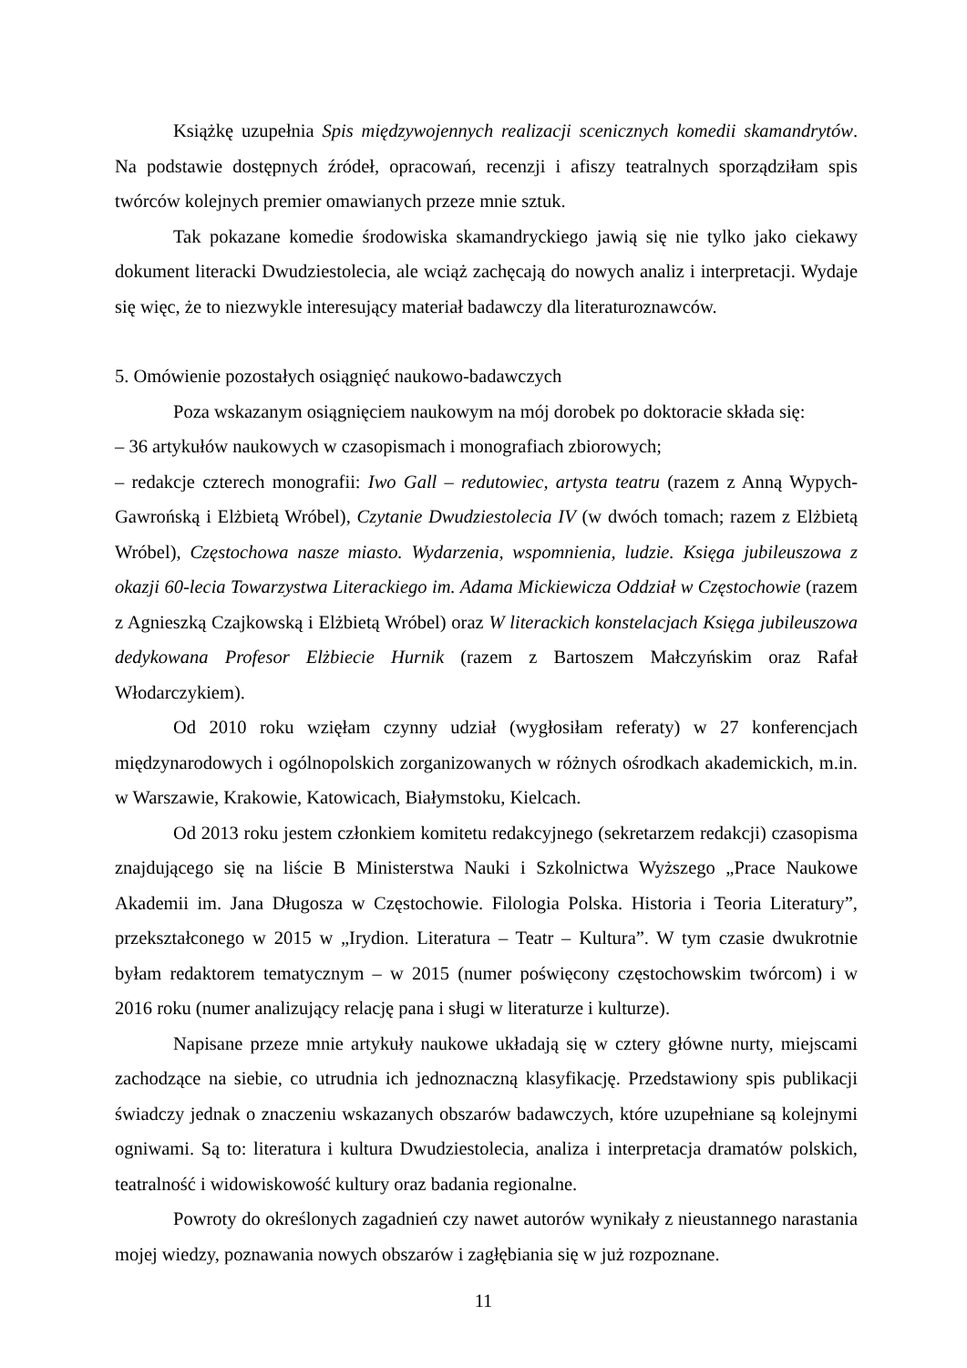Książkę uzupełnia Spis międzywojennych realizacji scenicznych komedii skamandrytów. Na podstawie dostępnych źródeł, opracowań, recenzji i afiszy teatralnych sporządziłam spis twórców kolejnych premier omawianych przeze mnie sztuk.
Tak pokazane komedie środowiska skamandryckiego jawią się nie tylko jako ciekawy dokument literacki Dwudziestolecia, ale wciąż zachęcają do nowych analiz i interpretacji. Wydaje się więc, że to niezwykle interesujący materiał badawczy dla literaturoznawców.
5. Omówienie pozostałych osiągnięć naukowo-badawczych
Poza wskazanym osiągnięciem naukowym na mój dorobek po doktoracie składa się:
– 36 artykułów naukowych w czasopismach i monografiach zbiorowych;
– redakcje czterech monografii: Iwo Gall – redutowiec, artysta teatru (razem z Anną Wypych-Gawrońską i Elżbietą Wróbel), Czytanie Dwudziestolecia IV (w dwóch tomach; razem z Elżbietą Wróbel), Częstochowa nasze miasto. Wydarzenia, wspomnienia, ludzie. Księga jubileuszowa z okazji 60-lecia Towarzystwa Literackiego im. Adama Mickiewicza Oddział w Częstochowie (razem z Agnieszką Czajkowską i Elżbietą Wróbel) oraz W literackich konstelacjach Księga jubileuszowa dedykowana Profesor Elżbiecie Hurnik (razem z Bartoszem Małczyńskim oraz Rafał Włodarczykiem).
Od 2010 roku wzięłam czynny udział (wygłosiłam referaty) w 27 konferencjach międzynarodowych i ogólnopolskich zorganizowanych w różnych ośrodkach akademickich, m.in. w Warszawie, Krakowie, Katowicach, Białymstoku, Kielcach.
Od 2013 roku jestem członkiem komitetu redakcyjnego (sekretarzem redakcji) czasopisma znajdującego się na liście B Ministerstwa Nauki i Szkolnictwa Wyższego „Prace Naukowe Akademii im. Jana Długosza w Częstochowie. Filologia Polska. Historia i Teoria Literatury”, przekształconego w 2015 w „Irydion. Literatura – Teatr – Kultura”. W tym czasie dwukrotnie byłam redaktorem tematycznym – w 2015 (numer poświęcony częstochowskim twórcom) i w 2016 roku (numer analizujący relację pana i sługi w literaturze i kulturze).
Napisane przeze mnie artykuły naukowe układają się w cztery główne nurty, miejscami zachodzące na siebie, co utrudnia ich jednoznaczną klasyfikację. Przedstawiony spis publikacji świadczy jednak o znaczeniu wskazanych obszarów badawczych, które uzupełniane są kolejnymi ogniwami. Są to: literatura i kultura Dwudziestolecia, analiza i interpretacja dramatów polskich, teatralność i widowiskowość kultury oraz badania regionalne.
Powroty do określonych zagadnień czy nawet autorów wynikały z nieustannego narastania mojej wiedzy, poznawania nowych obszarów i zagłębiania się w już rozpoznane.
11